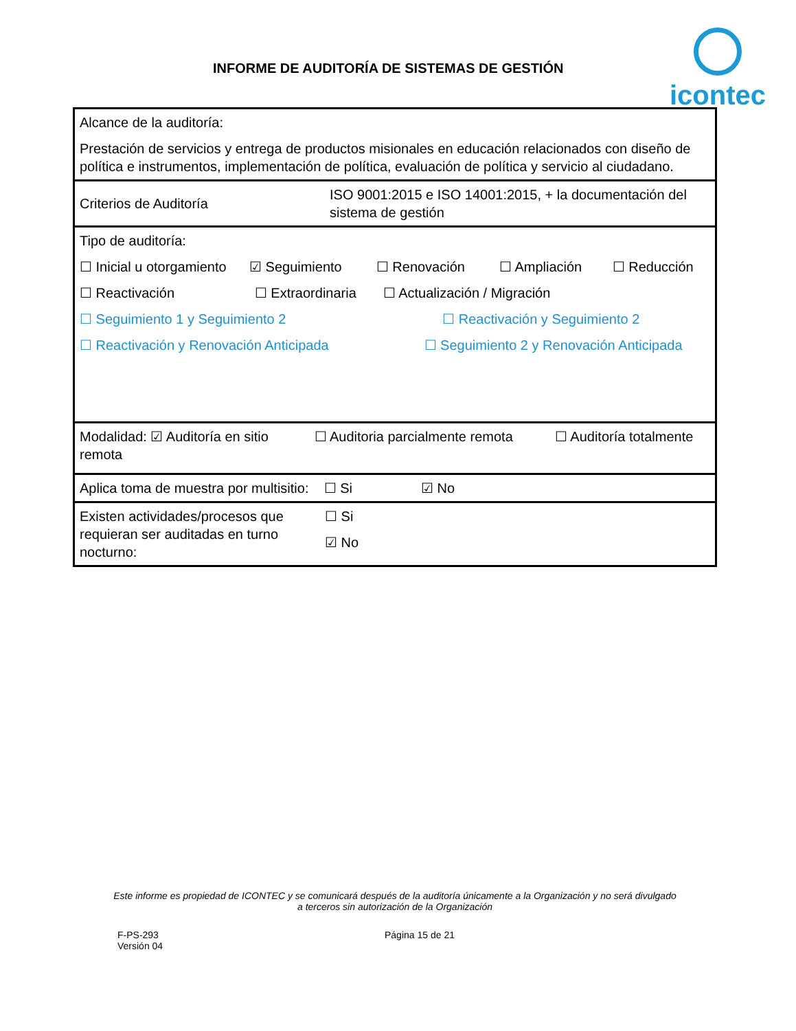INFORME DE AUDITORÍA DE SISTEMAS DE GESTIÓN
icontec
| Alcance de la auditoría: Prestación de servicios y entrega de productos misionales en educación relacionados con diseño de política e instrumentos, implementación de política, evaluación de política y servicio al ciudadano. | |
| Criterios de Auditoría | ISO 9001:2015 e ISO 14001:2015, + la documentación del sistema de gestión |
| Tipo de auditoría: ☐ Inicial u otorgamiento ☑ Seguimiento ☐ Renovación ☐ Ampliación ☐ Reducción ☐ Reactivación ☐ Extraordinaria ☐ Actualización / Migración ☐ Seguimiento 1 y Seguimiento 2 ☐ Reactivación y Seguimiento 2 ☐ Reactivación y Renovación Anticipada ☐ Seguimiento 2 y Renovación Anticipada | |
| Modalidad: ☑ Auditoría en sitio ☐ Auditoria parcialmente remota ☐ Auditoría totalmente remota | |
| Aplica toma de muestra por multisitio: ☐ Si ☑ No | |
| Existen actividades/procesos que requieran ser auditadas en turno nocturno: | ☐ Si ☑ No |
Este informe es propiedad de ICONTEC y se comunicará después de la auditoría únicamente a la Organización y no será divulgado a terceros sin autorización de la Organización
F-PS-293
Versión 04
Página 15 de 21